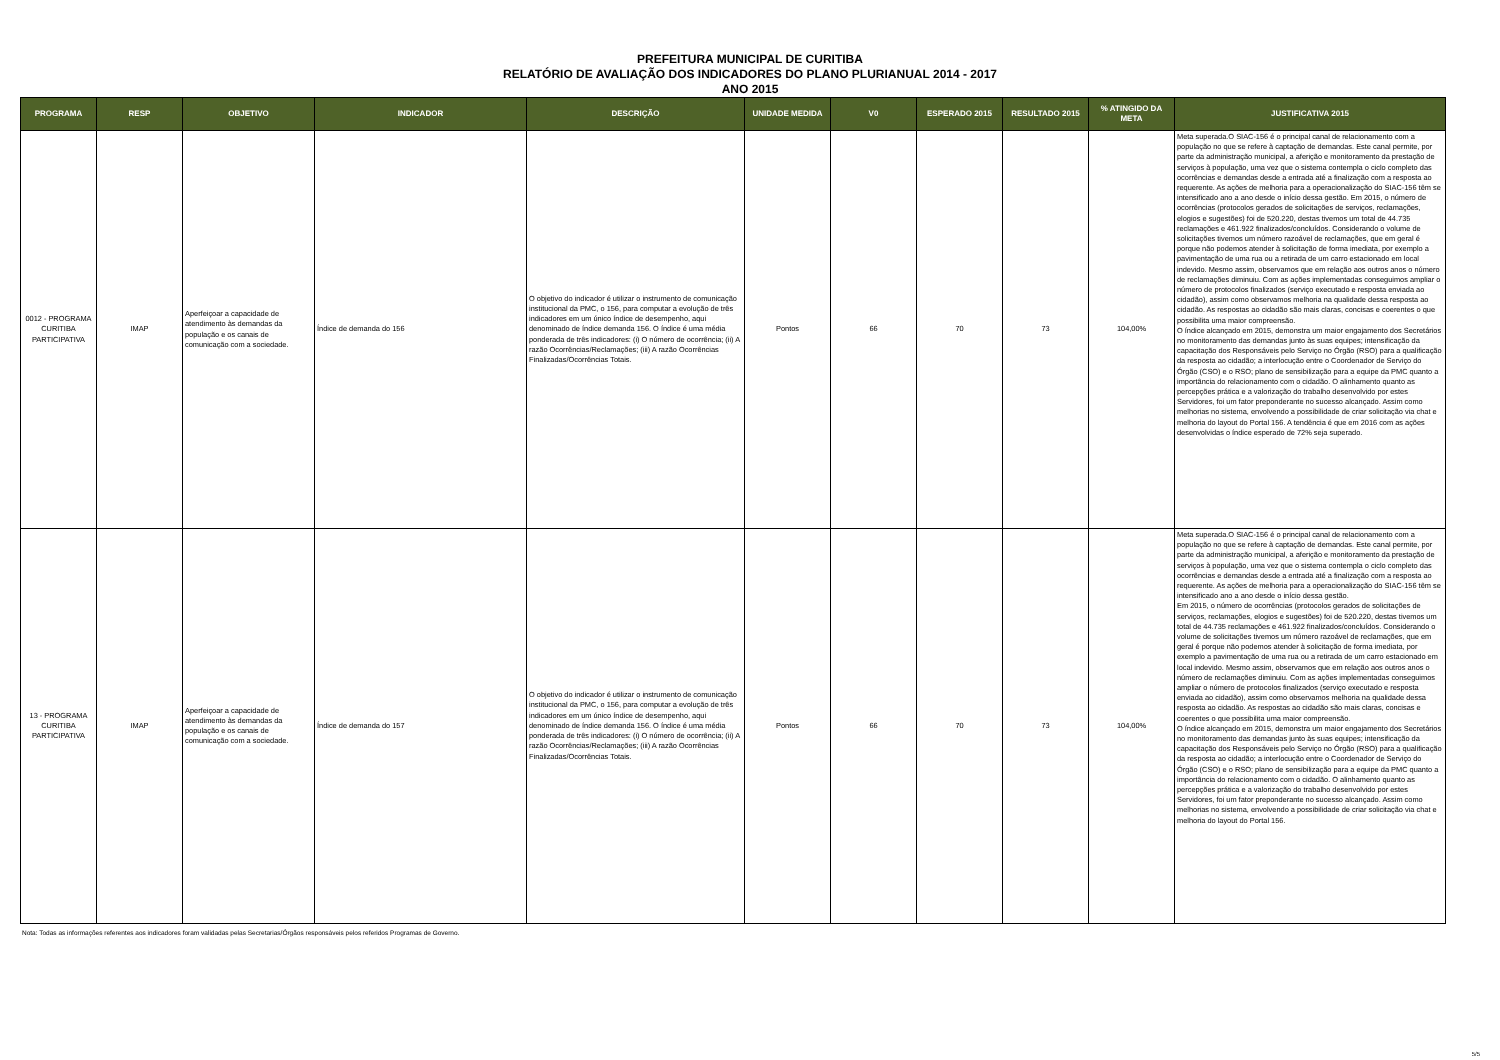PREFEITURA MUNICIPAL DE CURITIBA
RELATÓRIO DE AVALIAÇÃO DOS INDICADORES DO PLANO PLURIANUAL 2014 - 2017
ANO 2015
| PROGRAMA | RESP | OBJETIVO | INDICADOR | DESCRIÇÃO | UNIDADE MEDIDA | V0 | ESPERADO 2015 | RESULTADO 2015 | % ATINGIDO DA META | JUSTIFICATIVA 2015 |
| --- | --- | --- | --- | --- | --- | --- | --- | --- | --- | --- |
| 0012 - PROGRAMA CURITIBA PARTICIPATIVA | IMAP | Aperfeiçoar a capacidade de atendimento às demandas da população e os canais de comunicação com a sociedade. | Índice de demanda do 156 | O objetivo do indicador é utilizar o instrumento de comunicação institucional da PMC, o 156, para computar a evolução de três indicadores em um único índice de desempenho, aqui denominado de índice demanda 156. O índice é uma média ponderada de três indicadores: (i) O número de ocorrência; (ii) A razão Ocorrências/Reclamações; (iii) A razão Ocorrências Finalizadas/Ocorrências Totais. | Pontos | 66 | 70 | 73 | 104,00% | Meta superada.O SIAC-156 é o principal canal de relacionamento com a população no que se refere à captação de demandas. Este canal permite, por parte da administração municipal, a aferição e monitoramento da prestação de serviços à população, uma vez que o sistema contempla o ciclo completo das ocorrências e demandas desde a entrada até a finalização com a resposta ao requerente. As ações de melhoria para a operacionalização do SIAC-156 têm se intensificado ano a ano desde o início dessa gestão. Em 2015, o número de ocorrências (protocolos gerados de solicitações de serviços, reclamações, elogios e sugestões) foi de 520.220, destas tivemos um total de 44.735 reclamações e 461.922 finalizados/concluídos. Considerando o volume de solicitações tivemos um número razoável de reclamações, que em geral é porque não podemos atender à solicitação de forma imediata, por exemplo a pavimentação de uma rua ou a retirada de um carro estacionado em local indevido. Mesmo assim, observamos que em relação aos outros anos o número de reclamações diminuiu. Com as ações implementadas conseguimos ampliar o número de protocolos finalizados (serviço executado e resposta enviada ao cidadão), assim como observamos melhoria na qualidade dessa resposta ao cidadão. As respostas ao cidadão são mais claras, concisas e coerentes o que possibilita uma maior compreensão. O índice alcançado em 2015, demonstra um maior engajamento dos Secretários no monitoramento das demandas junto às suas equipes; intensificação da capacitação dos Responsáveis pelo Serviço no Órgão (RSO) para a qualificação da resposta ao cidadão; a interlocução entre o Coordenador de Serviço do Órgão (CSO) e o RSO; plano de sensibilização para a equipe da PMC quanto a importância do relacionamento com o cidadão. O alinhamento quanto as percepções prática e a valorização do trabalho desenvolvido por estes Servidores, foi um fator preponderante no sucesso alcançado. Assim como melhorias no sistema, envolvendo a possibilidade de criar solicitação via chat e melhoria do layout do Portal 156. A tendência é que em 2016 com as ações desenvolvidas o índice esperado de 72% seja superado. |
| 13 - PROGRAMA CURITIBA PARTICIPATIVA | IMAP | Aperfeiçoar a capacidade de atendimento às demandas da população e os canais de comunicação com a sociedade. | Índice de demanda do 157 | O objetivo do indicador é utilizar o instrumento de comunicação institucional da PMC, o 156, para computar a evolução de três indicadores em um único índice de desempenho, aqui denominado de índice demanda 156. O índice é uma média ponderada de três indicadores: (i) O número de ocorrência; (ii) A razão Ocorrências/Reclamações; (iii) A razão Ocorrências Finalizadas/Ocorrências Totais. | Pontos | 66 | 70 | 73 | 104,00% | Meta superada.O SIAC-156 é o principal canal de relacionamento com a população no que se refere à captação de demandas. Este canal permite, por parte da administração municipal, a aferição e monitoramento da prestação de serviços à população, uma vez que o sistema contempla o ciclo completo das ocorrências e demandas desde a entrada até a finalização com a resposta ao requerente. As ações de melhoria para a operacionalização do SIAC-156 têm se intensificado ano a ano desde o início dessa gestão. Em 2015, o número de ocorrências (protocolos gerados de solicitações de serviços, reclamações, elogios e sugestões) foi de 520.220, destas tivemos um total de 44.735 reclamações e 461.922 finalizados/concluídos. Considerando o volume de solicitações tivemos um número razoável de reclamações, que em geral é porque não podemos atender à solicitação de forma imediata, por exemplo a pavimentação de uma rua ou a retirada de um carro estacionado em local indevido. Mesmo assim, observamos que em relação aos outros anos o número de reclamações diminuiu. Com as ações implementadas conseguimos ampliar o número de protocolos finalizados (serviço executado e resposta enviada ao cidadão), assim como observamos melhoria na qualidade dessa resposta ao cidadão. As respostas ao cidadão são mais claras, concisas e coerentes o que possibilita uma maior compreensão. O índice alcançado em 2015, demonstra um maior engajamento dos Secretários no monitoramento das demandas junto às suas equipes; intensificação da capacitação dos Responsáveis pelo Serviço no Órgão (RSO) para a qualificação da resposta ao cidadão; a interlocução entre o Coordenador de Serviço do Órgão (CSO) e o RSO; plano de sensibilização para a equipe da PMC quanto a importância do relacionamento com o cidadão. O alinhamento quanto as percepções prática e a valorização do trabalho desenvolvido por estes Servidores, foi um fator preponderante no sucesso alcançado. Assim como melhorias no sistema, envolvendo a possibilidade de criar solicitação via chat e melhoria do layout do Portal 156. |
Nota: Todas as informações referentes aos indicadores foram validadas pelas Secretarias/Órgãos responsáveis pelos referidos Programas de Governo.
5/5